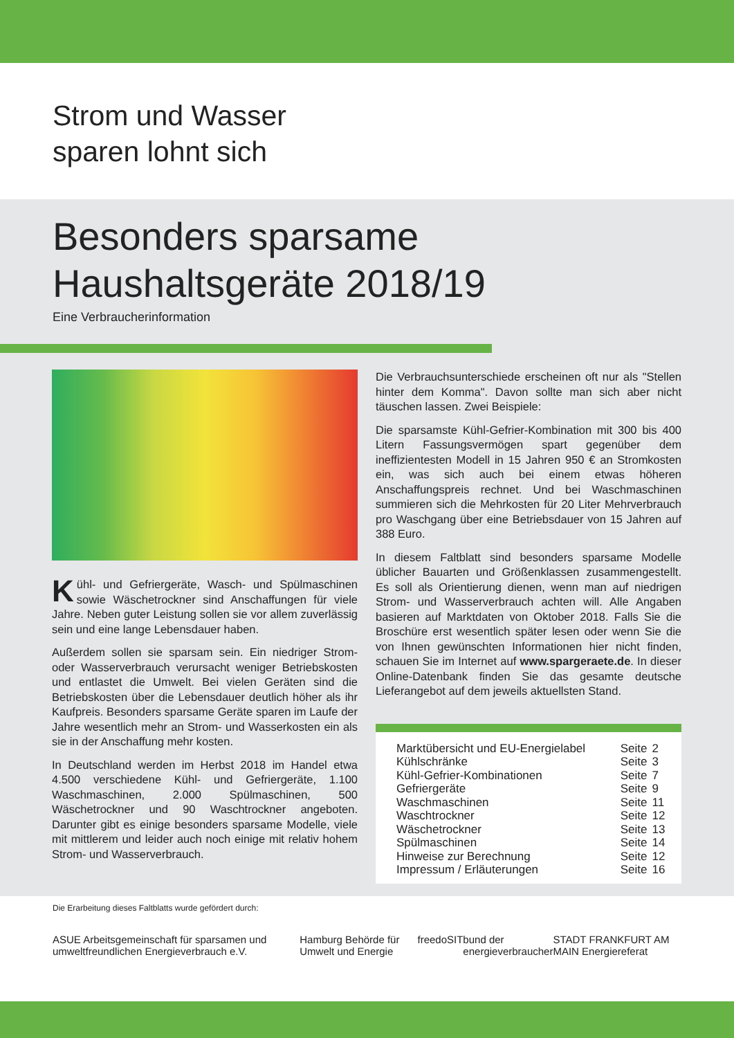Strom und Wasser
sparen lohnt sich
Besonders sparsame
Haushaltsgeräte 2018/19
Eine Verbraucherinformation
Kühl- und Gefriergeräte, Wasch- und Spülmaschinen sowie Wäschetrockner sind Anschaffungen für viele Jahre. Neben guter Leistung sollen sie vor allem zuverlässig sein und eine lange Lebensdauer haben.
Außerdem sollen sie sparsam sein. Ein niedriger Strom- oder Wasserverbrauch verursacht weniger Betriebskosten und entlastet die Umwelt. Bei vielen Geräten sind die Betriebskosten über die Lebensdauer deutlich höher als ihr Kaufpreis. Besonders sparsame Geräte sparen im Laufe der Jahre wesentlich mehr an Strom- und Wasserkosten ein als sie in der Anschaffung mehr kosten.
In Deutschland werden im Herbst 2018 im Handel etwa 4.500 verschiedene Kühl- und Gefriergeräte, 1.100 Waschmaschinen, 2.000 Spülmaschinen, 500 Wäschetrockner und 90 Waschtrockner angeboten. Darunter gibt es einige besonders sparsame Modelle, viele mit mittlerem und leider auch noch einige mit relativ hohem Strom- und Wasserverbrauch.
Die Verbrauchsunterschiede erscheinen oft nur als "Stellen hinter dem Komma". Davon sollte man sich aber nicht täuschen lassen. Zwei Beispiele:
Die sparsamste Kühl-Gefrier-Kombination mit 300 bis 400 Litern Fassungsvermögen spart gegenüber dem ineffizientesten Modell in 15 Jahren 950 € an Stromkosten ein, was sich auch bei einem etwas höheren Anschaffungspreis rechnet. Und bei Waschmaschinen summieren sich die Mehrkosten für 20 Liter Mehrverbrauch pro Waschgang über eine Betriebsdauer von 15 Jahren auf 388 Euro.
In diesem Faltblatt sind besonders sparsame Modelle üblicher Bauarten und Größenklassen zusammengestellt. Es soll als Orientierung dienen, wenn man auf niedrigen Strom- und Wasserverbrauch achten will. Alle Angaben basieren auf Marktdaten von Oktober 2018. Falls Sie die Broschüre erst wesentlich später lesen oder wenn Sie die von Ihnen gewünschten Informationen hier nicht finden, schauen Sie im Internet auf www.spargeraete.de. In dieser Online-Datenbank finden Sie das gesamte deutsche Lieferangebot auf dem jeweils aktuellsten Stand.
| Marktübersicht und EU-Energielabel | Seite | 2 |
| Kühlschränke | Seite | 3 |
| Kühl-Gefrier-Kombinationen | Seite | 7 |
| Gefriergeräte | Seite | 9 |
| Waschmaschinen | Seite | 11 |
| Waschtrockner | Seite | 12 |
| Wäschetrockner | Seite | 13 |
| Spülmaschinen | Seite | 14 |
| Hinweise zur Berechnung | Seite | 12 |
| Impressum / Erläuterungen | Seite | 16 |
Die Erarbeitung dieses Faltblatts wurde gefördert durch:
ASUE Arbeitsgemeinschaft für sparsamen und umweltfreundlichen Energieverbrauch e.V. Hamburg Behörde für Umwelt und Energie freedoSIT bund der energieverbraucher STADT FRANKFURT AM MAIN Energiereferat